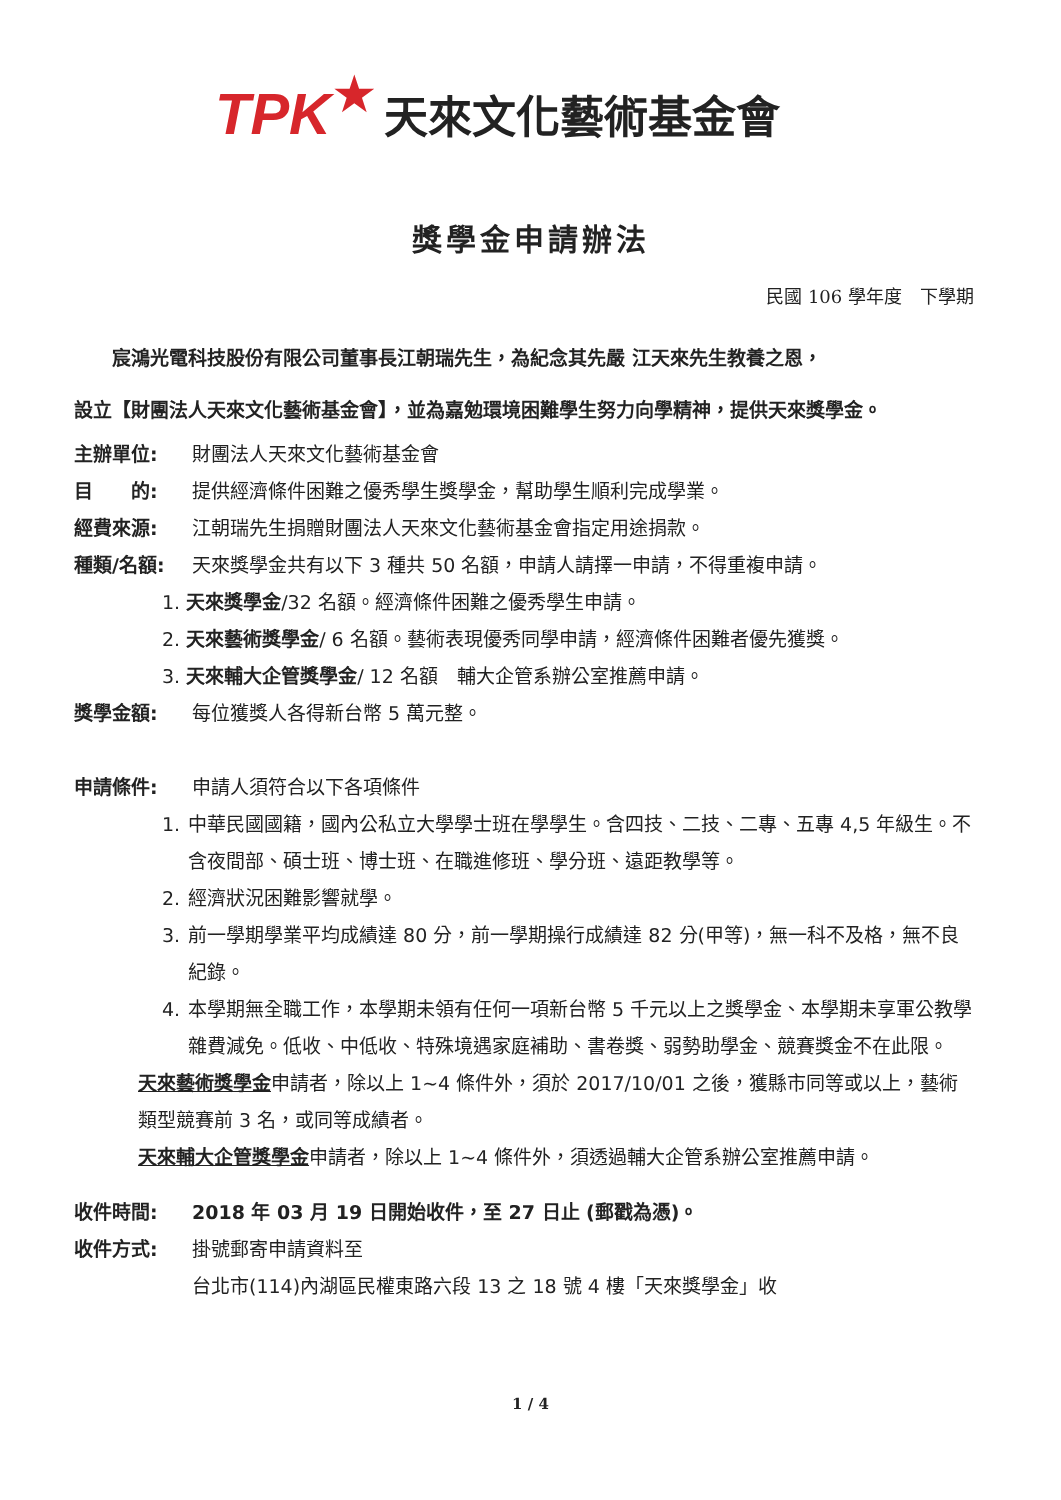TPK ★ 天來文化藝術基金會
獎學金申請辦法
民國 106 學年度　下學期
　　宸鴻光電科技股份有限公司董事長江朝瑞先生，為紀念其先嚴 江天來先生教養之恩，
設立【財團法人天來文化藝術基金會】，並為嘉勉環境困難學生努力向學精神，提供天來獎學金。
主辦單位: 財團法人天來文化藝術基金會
目　　的: 提供經濟條件困難之優秀學生獎學金，幫助學生順利完成學業。
經費來源: 江朝瑞先生捐贈財團法人天來文化藝術基金會指定用途捐款。
種類/名額: 天來獎學金共有以下 3 種共 50 名額，申請人請擇一申請，不得重複申請。
1. 天來獎學金/32 名額。經濟條件困難之優秀學生申請。
2. 天來藝術獎學金/ 6 名額。藝術表現優秀同學申請，經濟條件困難者優先獲獎。
3. 天來輔大企管獎學金/ 12 名額　輔大企管系辦公室推薦申請。
獎學金額: 每位獲獎人各得新台幣 5 萬元整。
申請條件: 申請人須符合以下各項條件
1. 中華民國國籍，國內公私立大學學士班在學學生。含四技、二技、二專、五專 4,5 年級生。不含夜間部、碩士班、博士班、在職進修班、學分班、遠距教學等。
2. 經濟狀況困難影響就學。
3. 前一學期學業平均成績達 80 分，前一學期操行成績達 82 分(甲等)，無一科不及格，無不良紀錄。
4. 本學期無全職工作，本學期未領有任何一項新台幣 5 千元以上之獎學金、本學期未享軍公教學雜費減免。低收、中低收、特殊境遇家庭補助、書卷獎、弱勢助學金、競賽獎金不在此限。
天來藝術獎學金申請者，除以上 1~4 條件外，須於 2017/10/01 之後，獲縣市同等或以上，藝術類型競賽前 3 名，或同等成績者。
天來輔大企管獎學金申請者，除以上 1~4 條件外，須透過輔大企管系辦公室推薦申請。
收件時間: 2018 年 03 月 19 日開始收件，至 27 日止 (郵戳為憑)。
收件方式: 掛號郵寄申請資料至
台北市(114)內湖區民權東路六段 13 之 18 號 4 樓「天來獎學金」收
1 / 4